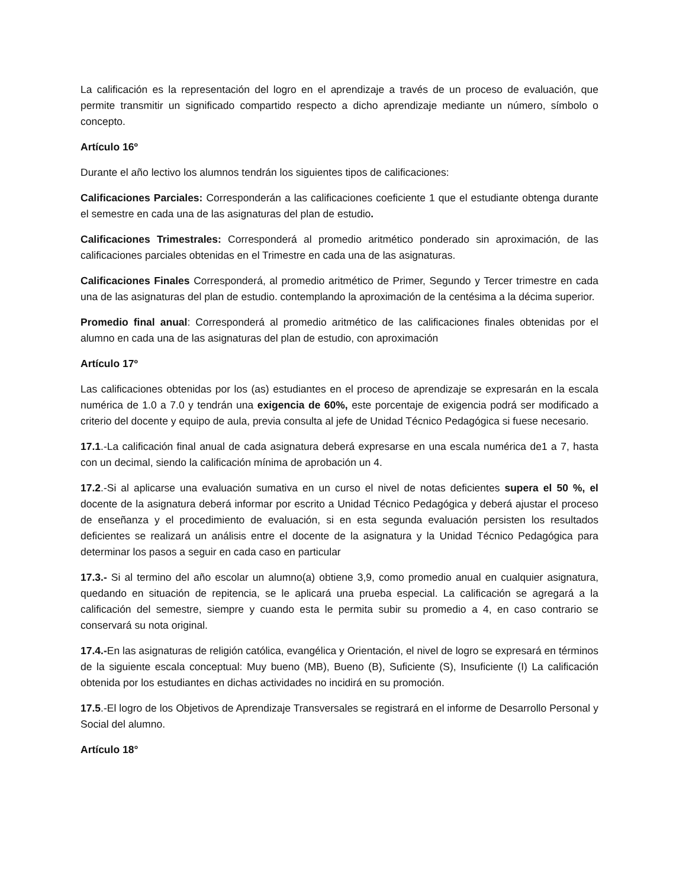La calificación es la representación del logro en el aprendizaje a través de un proceso de evaluación, que permite transmitir un significado compartido respecto a dicho aprendizaje mediante un número, símbolo o concepto.
Artículo 16º
Durante el año lectivo los alumnos tendrán los siguientes tipos de calificaciones:
Calificaciones Parciales: Corresponderán a las calificaciones coeficiente 1 que el estudiante obtenga durante el semestre en cada una de las asignaturas del plan de estudio.
Calificaciones Trimestrales: Corresponderá al promedio aritmético ponderado sin aproximación, de las calificaciones parciales obtenidas en el Trimestre en cada una de las asignaturas.
Calificaciones Finales Corresponderá, al promedio aritmético de Primer, Segundo y Tercer trimestre en cada una de las asignaturas del plan de estudio. contemplando la aproximación de la centésima a la décima superior.
Promedio final anual: Corresponderá al promedio aritmético de las calificaciones finales obtenidas por el alumno en cada una de las asignaturas del plan de estudio, con aproximación
Artículo 17º
Las calificaciones obtenidas por los (as) estudiantes en el proceso de aprendizaje se expresarán en la escala numérica de 1.0 a 7.0 y tendrán una exigencia de 60%, este porcentaje de exigencia podrá ser modificado a criterio del docente y equipo de aula, previa consulta al jefe de Unidad Técnico Pedagógica si fuese necesario.
17.1.-La calificación final anual de cada asignatura deberá expresarse en una escala numérica de1 a 7, hasta con un decimal, siendo la calificación mínima de aprobación un 4.
17.2.-Si al aplicarse una evaluación sumativa en un curso el nivel de notas deficientes supera el 50 %, el docente de la asignatura deberá informar por escrito a Unidad Técnico Pedagógica y deberá ajustar el proceso de enseñanza y el procedimiento de evaluación, si en esta segunda evaluación persisten los resultados deficientes se realizará un análisis entre el docente de la asignatura y la Unidad Técnico Pedagógica para determinar los pasos a seguir en cada caso en particular
17.3.- Si al termino del año escolar un alumno(a) obtiene 3,9, como promedio anual en cualquier asignatura, quedando en situación de repitencia, se le aplicará una prueba especial. La calificación se agregará a la calificación del semestre, siempre y cuando esta le permita subir su promedio a 4, en caso contrario se conservará su nota original.
17.4.-En las asignaturas de religión católica, evangélica y Orientación, el nivel de logro se expresará en términos de la siguiente escala conceptual: Muy bueno (MB), Bueno (B), Suficiente (S), Insuficiente (I) La calificación obtenida por los estudiantes en dichas actividades no incidirá en su promoción.
17.5.-El logro de los Objetivos de Aprendizaje Transversales se registrará en el informe de Desarrollo Personal y Social del alumno.
Artículo 18°